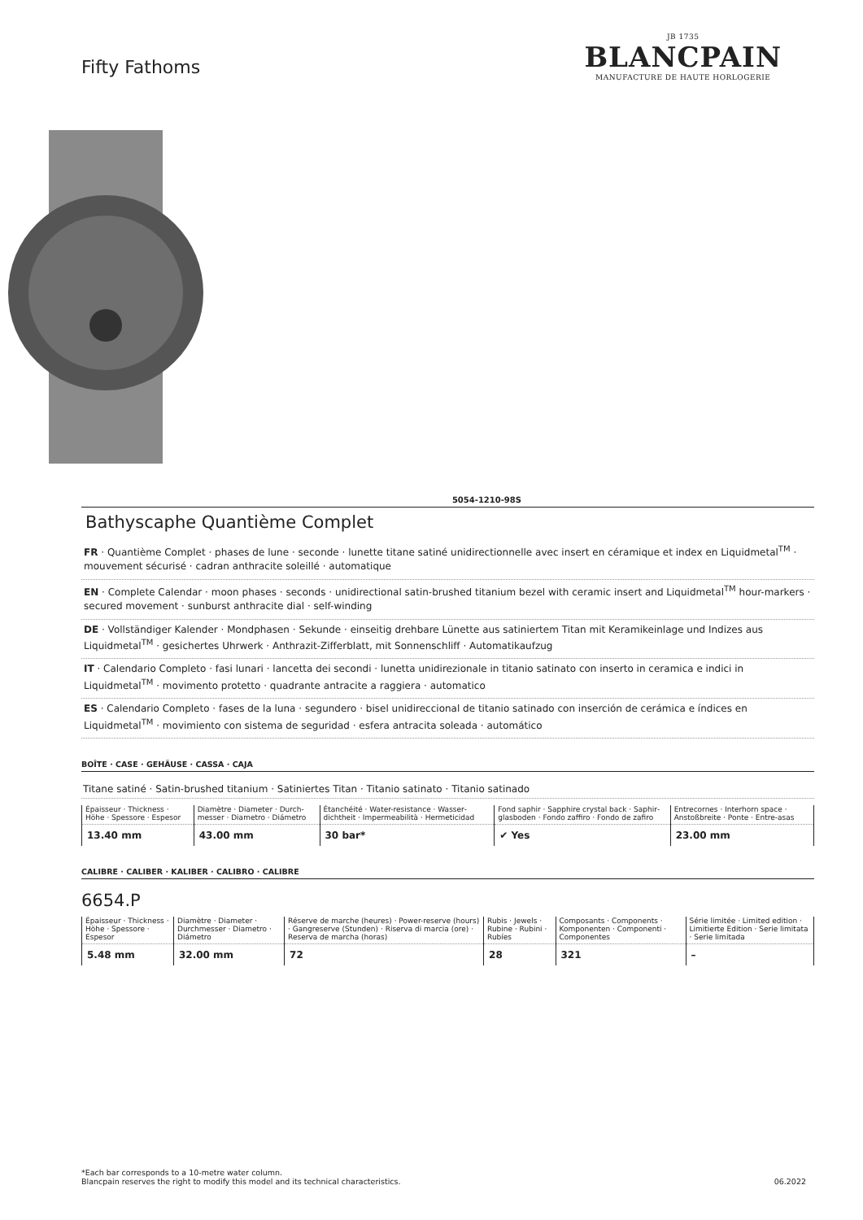Fifty Fathoms
JB 1735
BLANCPAIN
MANUFACTURE DE HAUTE HORLOGERIE
5054-1210-98S
Bathyscaphe Quantième Complet
FR · Quantième Complet · phases de lune · seconde · lunette titane satiné unidirectionnelle avec insert en céramique et index en Liquidmetal<sup>TM</sup> · mouvement sécurisé · cadran anthracite soleillé · automatique
EN · Complete Calendar · moon phases · seconds · unidirectional satin-brushed titanium bezel with ceramic insert and Liquidmetal<sup>TM</sup> hour-markers · secured movement · sunburst anthracite dial · self-winding
DE · Vollständiger Kalender · Mondphasen · Sekunde · einseitig drehbare Lünette aus satiniertem Titan mit Keramikeinlage und Indizes aus Liquidmetal<sup>TM</sup> · gesichertes Uhrwerk · Anthrazit-Zifferblatt, mit Sonnenschliff · Automatikaufzug
IT · Calendario Completo · fasi lunari · lancetta dei secondi · lunetta unidirezionale in titanio satinato con inserto in ceramica e indici in Liquidmetal<sup>TM</sup> · movimento protetto · quadrante antracite a raggiera · automatico
ES · Calendario Completo · fases de la luna · segundero · bisel unidireccional de titanio satinado con inserción de cerámica e índices en Liquidmetal<sup>TM</sup> · movimiento con sistema de seguridad · esfera antracita soleada · automático
BOÎTE · CASE · GEHÄUSE · CASSA · CAJA
Titane satiné · Satin-brushed titanium · Satiniertes Titan · Titanio satinato · Titanio satinado
| Épaisseur · Thickness · Höhe · Spessore · Espesor | Diamètre · Diameter · Durch­messer · Diametro · Diámetro | Étanchéité · Water-resistance · Wasser­dichtheit · Impermeabilità · Hermeticidad | Fond saphir · Sapphire crystal back · Saphir­glasboden · Fondo zaffiro · Fondo de zafiro | Entrecornes · Interhorn space · Anstoßbreite · Ponte · Entre-asas |
| --- | --- | --- | --- | --- |
| 13.40 mm | 43.00 mm | 30 bar* | ✔ Yes | 23.00 mm |
CALIBRE · CALIBER · KALIBER · CALIBRO · CALIBRE
6654.P
| Épaisseur · Thickness · Höhe · Spessore · Espesor | Diamètre · Diameter · Durchmesser · Diametro · Diámetro | Réserve de marche (heures) · Power-reserve (hours) · Gangreserve (Stunden) · Riserva di marcia (ore) · Reserva de marcha (horas) | Rubis · Jewels · Rubine · Rubini · Rubíes | Composants · Components · Komponenten · Componenti · Componentes | Série limitée · Limited edition · Limitierte Edition · Serie limitata · Serie limitada |
| --- | --- | --- | --- | --- | --- |
| 5.48 mm | 32.00 mm | 72 | 28 | 321 | – |
*Each bar corresponds to a 10-metre water column.
Blancpain reserves the right to modify this model and its technical characteristics.
06.2022